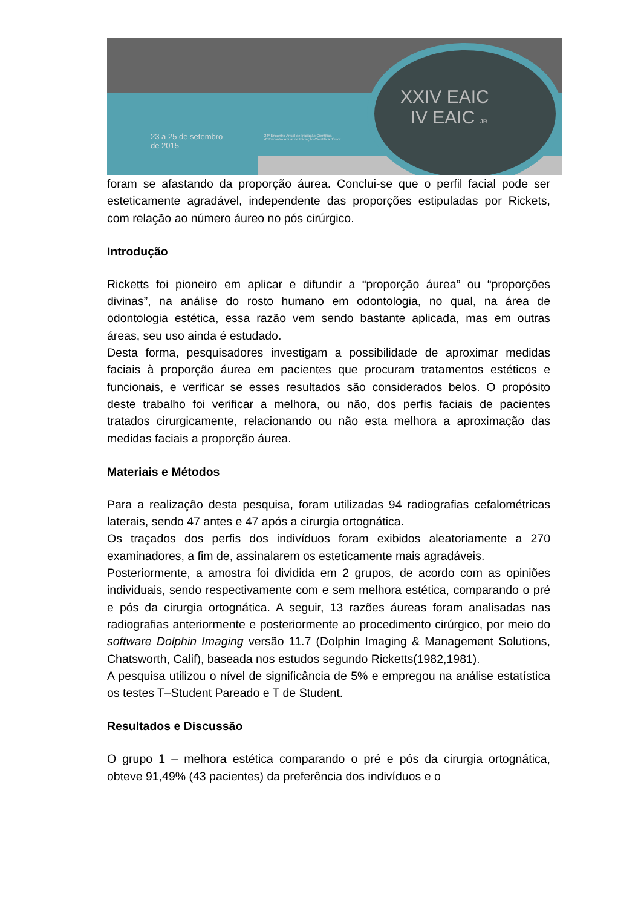XXIV EAIC
IV EAIC JR
23 a 25 de setembro
de 2015
24º Encontro Anual de Iniciação Científica
4º Encontro Anual de Iniciação Científica Júnior
foram se afastando da proporção áurea. Conclui-se que o perfil facial pode ser esteticamente agradável, independente das proporções estipuladas por Rickets, com relação ao número áureo no pós cirúrgico.
Introdução
Ricketts foi pioneiro em aplicar e difundir a “proporção áurea” ou “proporções divinas”, na análise do rosto humano em odontologia, no qual, na área de odontologia estética, essa razão vem sendo bastante aplicada, mas em outras áreas, seu uso ainda é estudado.
Desta forma, pesquisadores investigam a possibilidade de aproximar medidas faciais à proporção áurea em pacientes que procuram tratamentos estéticos e funcionais, e verificar se esses resultados são considerados belos. O propósito deste trabalho foi verificar a melhora, ou não, dos perfis faciais de pacientes tratados cirurgicamente, relacionando ou não esta melhora a aproximação das medidas faciais a proporção áurea.
Materiais e Métodos
Para a realização desta pesquisa, foram utilizadas 94 radiografias cefalométricas laterais, sendo 47 antes e 47 após a cirurgia ortognática.
Os traçados dos perfis dos indivíduos foram exibidos aleatoriamente a 270 examinadores, a fim de, assinalarem os esteticamente mais agradáveis.
Posteriormente, a amostra foi dividida em 2 grupos, de acordo com as opiniões individuais, sendo respectivamente com e sem melhora estética, comparando o pré e pós da cirurgia ortognática. A seguir, 13 razões áureas foram analisadas nas radiografias anteriormente e posteriormente ao procedimento cirúrgico, por meio do software Dolphin Imaging versão 11.7 (Dolphin Imaging & Management Solutions, Chatsworth, Calif), baseada nos estudos segundo Ricketts(1982,1981).
A pesquisa utilizou o nível de significância de 5% e empregou na análise estatística os testes T–Student Pareado e T de Student.
Resultados e Discussão
O grupo 1 – melhora estética comparando o pré e pós da cirurgia ortognática, obteve 91,49% (43 pacientes) da preferência dos indivíduos e o